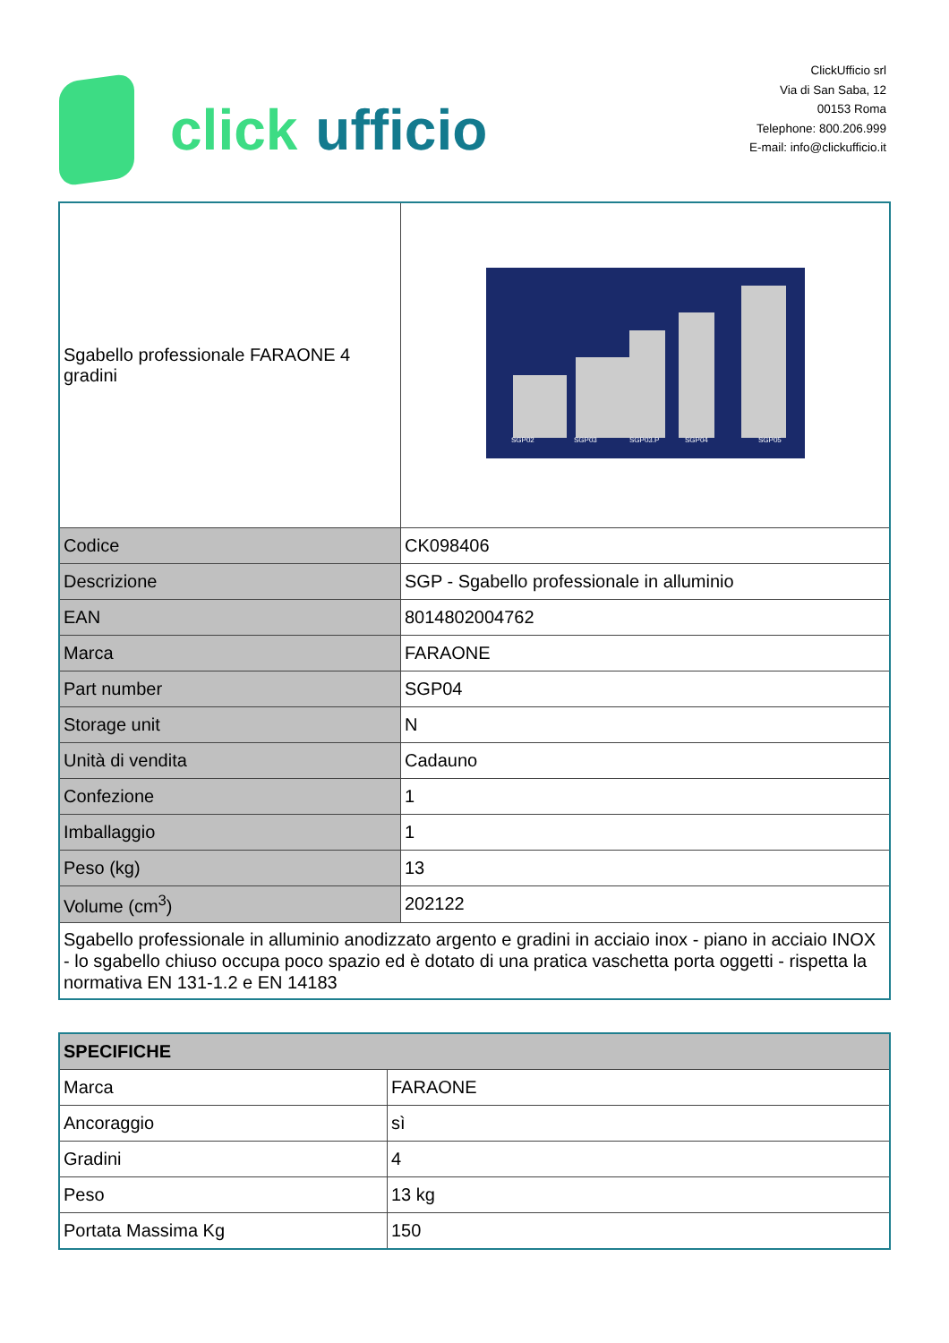click ufficio
ClickUfficio srl
Via di San Saba, 12
00153 Roma
Telephone: 800.206.999
E-mail: info@clickufficio.it
| Sgabello professionale FARAONE 4 gradini | SGP02 SGP03 SGP03.P SGP04 SGP05 |
| Codice | CK098406 |
| Descrizione | SGP - Sgabello professionale in alluminio |
| EAN | 8014802004762 |
| Marca | FARAONE |
| Part number | SGP04 |
| Storage unit | N |
| Unità di vendita | Cadauno |
| Confezione | 1 |
| Imballaggio | 1 |
| Peso (kg) | 13 |
| Volume (cm<sup>3</sup>) | 202122 |
| Sgabello professionale in alluminio anodizzato argento e gradini in acciaio inox - piano in acciaio INOX - lo sgabello chiuso occupa poco spazio ed è dotato di una pratica vaschetta porta oggetti - rispetta la normativa EN 131-1.2 e EN 14183 | |
| SPECIFICHE | |
| --- | --- |
| Marca | FARAONE |
| Ancoraggio | sì |
| Gradini | 4 |
| Peso | 13 kg |
| Portata Massima Kg | 150 |